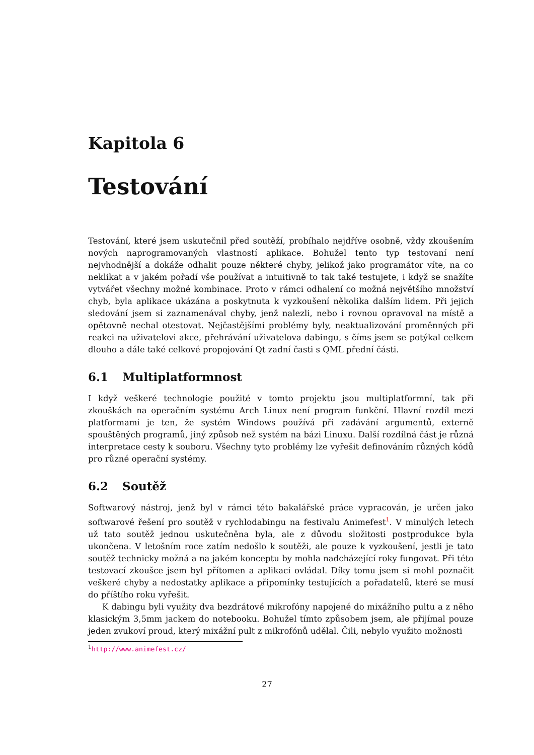Kapitola 6
Testování
Testování, které jsem uskutečnil před soutěží, probíhalo nejdříve osobně, vždy zkoušením nových naprogramovaných vlastností aplikace. Bohužel tento typ testovaní není nejvhodnější a dokáže odhalit pouze některé chyby, jelikož jako programátor víte, na co neklikat a v jakém pořadí vše používat a intuitivně to tak také testujete, i když se snažíte vytvářet všechny možné kombinace. Proto v rámci odhalení co možná největšího množství chyb, byla aplikace ukázána a poskytnuta k vyzkoušení několika dalším lidem. Při jejich sledování jsem si zaznamenával chyby, jenž nalezli, nebo i rovnou opravoval na místě a opětovně nechal otestovat. Nejčastějšími problémy byly, neaktualizování proměnných při reakci na uživatelovi akce, přehrávání uživatelova dabingu, s číms jsem se potýkal celkem dlouho a dále také celkové propojování Qt zadní časti s QML přední části.
6.1 Multiplatformnost
I když veškeré technologie použité v tomto projektu jsou multiplatformní, tak při zkouškách na operačním systému Arch Linux není program funkční. Hlavní rozdíl mezi platformami je ten, že systém Windows používá při zadávání argumentů, externě spouštěných programů, jiný způsob než systém na bázi Linuxu. Další rozdílná část je různá interpretace cesty k souboru. Všechny tyto problémy lze vyřešit definováním různých kódů pro různé operační systémy.
6.2 Soutěž
Softwarový nástroj, jenž byl v rámci této bakalářské práce vypracován, je určen jako softwarové řešení pro soutěž v rychlodabingu na festivalu Animefest<sup>1</sup>. V minulých letech už tato soutěž jednou uskutečněna byla, ale z důvodu složitosti postprodukce byla ukončena. V letošním roce zatím nedošlo k soutěži, ale pouze k vyzkoušení, jestli je tato soutěž technicky možná a na jakém konceptu by mohla nadcházející roky fungovat. Při této testovací zkoušce jsem byl přítomen a aplikaci ovládal. Díky tomu jsem si mohl poznačit veškeré chyby a nedostatky aplikace a připomínky testujících a pořadatelů, které se musí do příštího roku vyřešit.
K dabingu byli využity dva bezdrátové mikrofóny napojené do mixážního pultu a z něho klasickým 3,5mm jackem do notebooku. Bohužel tímto způsobem jsem, ale přijímal pouze jeden zvukoví proud, který mixážní pult z mikrofónů udělal. Čili, nebylo využito možnosti
<sup>1</sup> http://www.animefest.cz/
27